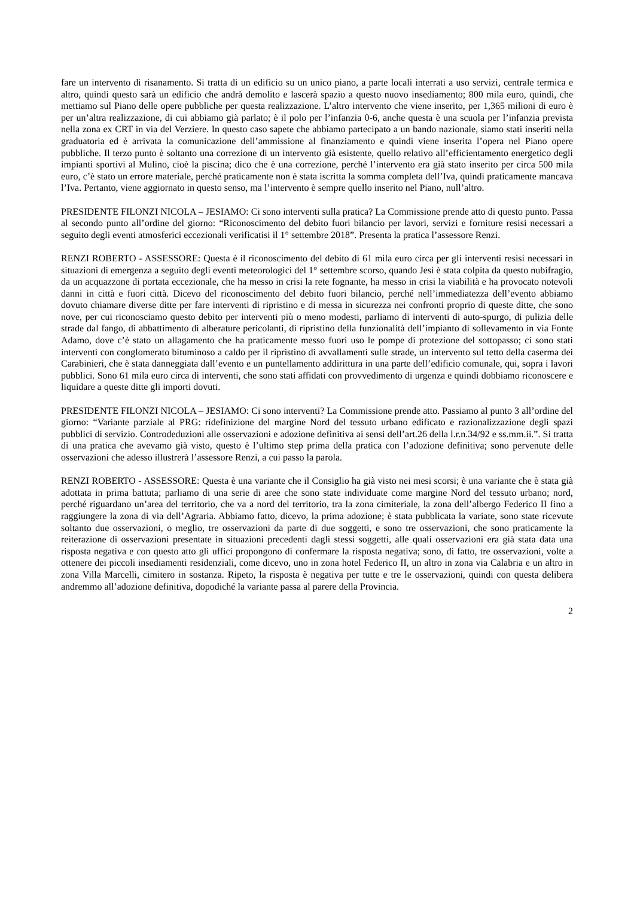fare un intervento di risanamento. Si tratta di un edificio su un unico piano, a parte locali interrati a uso servizi, centrale termica e altro, quindi questo sarà un edificio che andrà demolito e lascerà spazio a questo nuovo insediamento; 800 mila euro, quindi, che mettiamo sul Piano delle opere pubbliche per questa realizzazione. L’altro intervento che viene inserito, per 1,365 milioni di euro è per un’altra realizzazione, di cui abbiamo già parlato; è il polo per l’infanzia 0-6, anche questa è una scuola per l’infanzia prevista nella zona ex CRT in via del Verziere. In questo caso sapete che abbiamo partecipato a un bando nazionale, siamo stati inseriti nella graduatoria ed è arrivata la comunicazione dell’ammissione al finanziamento e quindi viene inserita l’opera nel Piano opere pubbliche. Il terzo punto è soltanto una correzione di un intervento già esistente, quello relativo all’efficientamento energetico degli impianti sportivi al Mulino, cioè la piscina; dico che è una correzione, perché l’intervento era già stato inserito per circa 500 mila euro, c’è stato un errore materiale, perché praticamente non è stata iscritta la somma completa dell’Iva, quindi praticamente mancava l’Iva. Pertanto, viene aggiornato in questo senso, ma l’intervento è sempre quello inserito nel Piano, null’altro.
PRESIDENTE FILONZI NICOLA – JESIAMO: Ci sono interventi sulla pratica? La Commissione prende atto di questo punto. Passa al secondo punto all’ordine del giorno: “Riconoscimento del debito fuori bilancio per lavori, servizi e forniture resisi necessari a seguito degli eventi atmosferici eccezionali verificatisi il 1° settembre 2018”. Presenta la pratica l’assessore Renzi.
RENZI ROBERTO - ASSESSORE: Questa è il riconoscimento del debito di 61 mila euro circa per gli interventi resisi necessari in situazioni di emergenza a seguito degli eventi meteorologici del 1° settembre scorso, quando Jesi è stata colpita da questo nubifragio, da un acquazzone di portata eccezionale, che ha messo in crisi la rete fognante, ha messo in crisi la viabilità e ha provocato notevoli danni in città e fuori città. Dicevo del riconoscimento del debito fuori bilancio, perché nell’immediatezza dell’evento abbiamo dovuto chiamare diverse ditte per fare interventi di ripristino e di messa in sicurezza nei confronti proprio di queste ditte, che sono nove, per cui riconosciamo questo debito per interventi più o meno modesti, parliamo di interventi di auto-spurgo, di pulizia delle strade dal fango, di abbattimento di alberature pericolanti, di ripristino della funzionalità dell’impianto di sollevamento in via Fonte Adamo, dove c’è stato un allagamento che ha praticamente messo fuori uso le pompe di protezione del sottopasso; ci sono stati interventi con conglomerato bituminoso a caldo per il ripristino di avvallamenti sulle strade, un intervento sul tetto della caserma dei Carabinieri, che è stata danneggiata dall’evento e un puntellamento addirittura in una parte dell’edificio comunale, qui, sopra i lavori pubblici. Sono 61 mila euro circa di interventi, che sono stati affidati con provvedimento di urgenza e quindi dobbiamo riconoscere e liquidare a queste ditte gli importi dovuti.
PRESIDENTE FILONZI NICOLA – JESIAMO: Ci sono interventi? La Commissione prende atto. Passiamo al punto 3 all’ordine del giorno: “Variante parziale al PRG: ridefinizione del margine Nord del tessuto urbano edificato e razionalizzazione degli spazi pubblici di servizio. Controdeduzioni alle osservazioni e adozione definitiva ai sensi dell’art.26 della l.r.n.34/92 e ss.mm.ii.”. Si tratta di una pratica che avevamo già visto, questo è l’ultimo step prima della pratica con l’adozione definitiva; sono pervenute delle osservazioni che adesso illustrerà l’assessore Renzi, a cui passo la parola.
RENZI ROBERTO - ASSESSORE: Questa è una variante che il Consiglio ha già visto nei mesi scorsi; è una variante che è stata già adottata in prima battuta; parliamo di una serie di aree che sono state individuate come margine Nord del tessuto urbano; nord, perché riguardano un’area del territorio, che va a nord del territorio, tra la zona cimiteriale, la zona dell’albergo Federico II fino a raggiungere la zona di via dell’Agraria. Abbiamo fatto, dicevo, la prima adozione; è stata pubblicata la variate, sono state ricevute soltanto due osservazioni, o meglio, tre osservazioni da parte di due soggetti, e sono tre osservazioni, che sono praticamente la reiterazione di osservazioni presentate in situazioni precedenti dagli stessi soggetti, alle quali osservazioni era già stata data una risposta negativa e con questo atto gli uffici propongono di confermare la risposta negativa; sono, di fatto, tre osservazioni, volte a ottenere dei piccoli insediamenti residenziali, come dicevo, uno in zona hotel Federico II, un altro in zona via Calabria e un altro in zona Villa Marcelli, cimitero in sostanza. Ripeto, la risposta è negativa per tutte e tre le osservazioni, quindi con questa delibera andremmo all’adozione definitiva, dopodiché la variante passa al parere della Provincia.
2